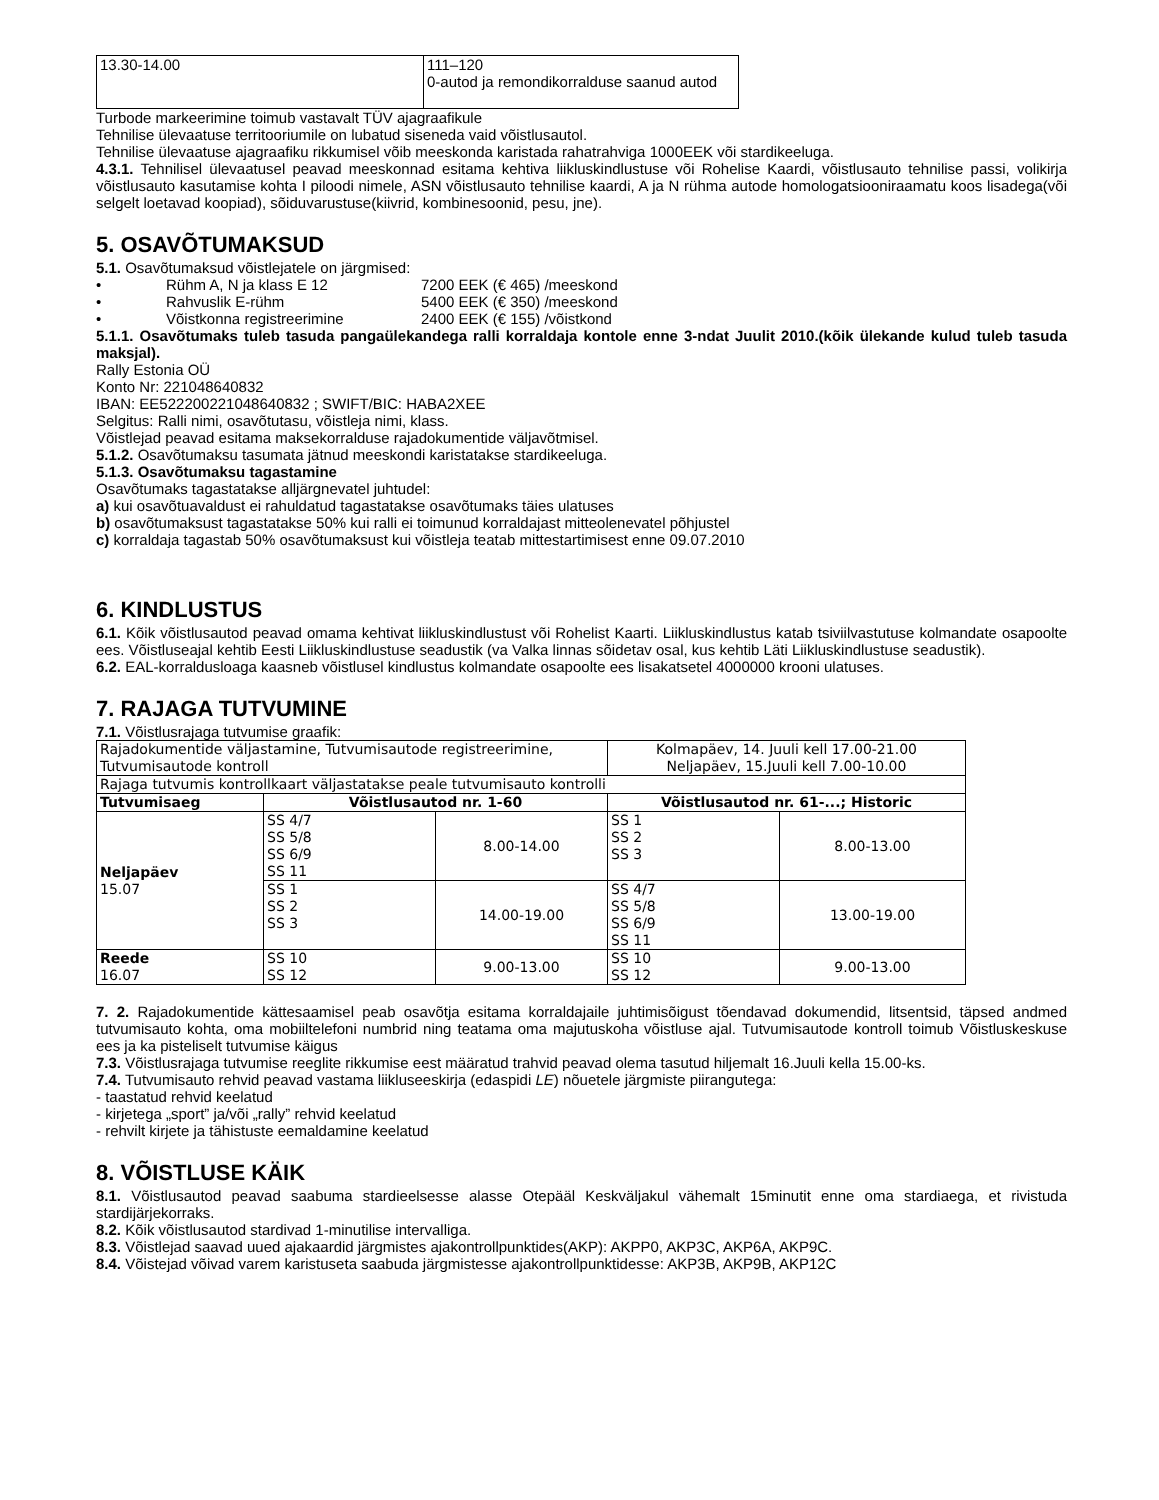| 13.30-14.00 | 111–120 0-autod ja remondikorralduse saanud autod |
Turbode markeerimine toimub vastavalt TÜV ajagraafikule
Tehnilise ülevaatuse territooriumile on lubatud siseneda vaid võistlusautol.
Tehnilise ülevaatuse ajagraafiku rikkumisel võib meeskonda karistada rahatrahviga 1000EEK või stardikeeluga.
4.3.1. Tehnilisel ülevaatusel peavad meeskonnad esitama kehtiva liikluskindlustuse või Rohelise Kaardi, võistlusauto tehnilise passi, volikirja võistlusauto kasutamise kohta I piloodi nimele, ASN võistlusauto tehnilise kaardi, A ja N rühma autode homologatsiooniraamatu koos lisadega(või selgelt loetavad koopiad), sõiduvarustuse(kiivrid, kombinesoonid, pesu, jne).
5. OSAVÕTUMAKSUD
5.1. Osavõtumaksud võistlejatele on järgmised:
• Rühm A, N ja klass E 12 7200 EEK (€ 465) /meeskond
• Rahvuslik E-rühm 5400 EEK (€ 350) /meeskond
• Võistkonna registreerimine 2400 EEK (€ 155) /võistkond
5.1.1. Osavõtumaks tuleb tasuda pangaülekandega ralli korraldaja kontole enne 3-ndat Juulit 2010.(kõik ülekande kulud tuleb tasuda maksjal).
Rally Estonia OÜ
Konto Nr: 221048640832
IBAN: EE522200221048640832 ; SWIFT/BIC: HABA2XEE
Selgitus: Ralli nimi, osavõtutasu, võistleja nimi, klass.
Võistlejad peavad esitama maksekorralduse rajadokumentide väljavõtmisel.
5.1.2. Osavõtumaksu tasumata jätnud meeskondi karistatakse stardikeeluga.
5.1.3. Osavõtumaksu tagastamine
Osavõtumaks tagastatakse alljärgnevatel juhtudel:
a) kui osavõtuavaldust ei rahuldatud tagastatakse osavõtumaks täies ulatuses
b) osavõtumaksust tagastatakse 50% kui ralli ei toimunud korraldajast mitteolenevatel põhjustel
c) korraldaja tagastab 50% osavõtumaksust kui võistleja teatab mittestartimisest enne 09.07.2010
6. KINDLUSTUS
6.1. Kõik võistlusautod peavad omama kehtivat liikluskindlustust või Rohelist Kaarti. Liikluskindlustus katab tsiviilvastutuse kolmandate osapoolte ees. Võistluseajal kehtib Eesti Liikluskindlustuse seadustik (va Valka linnas sõidetav osal, kus kehtib Läti Liikluskindlustuse seadustik).
6.2. EAL-korraldusloaga kaasneb võistlusel kindlustus kolmandate osapoolte ees lisakatsetel 4000000 krooni ulatuses.
7. RAJAGA TUTVUMINE
7.1. Võistlusrajaga tutvumise graafik:
| Rajadokumentide väljastamine, Tutvumisautode registreerimine, Tutvumisautode kontroll | | | Kolmapäev, 14. Juuli kell 17.00-21.00 Neljapäev, 15.Juuli kell 7.00-10.00 | |
| Rajaga tutvumis kontrollkaart väljastatakse peale tutvumisauto kontrolli | | | | |
| Tutvumisaeg | Võistlusautod nr. 1-60 | | Võistlusautod nr. 61-...; Historic | |
| Neljapäev 15.07 | SS 4/7 SS 5/8 SS 6/9 SS 11 | 8.00-14.00 | SS 1 SS 2 SS 3 | 8.00-13.00 |
| | SS 1 SS 2 SS 3 | 14.00-19.00 | SS 4/7 SS 5/8 SS 6/9 SS 11 | 13.00-19.00 |
| Reede 16.07 | SS 10 SS 12 | 9.00-13.00 | SS 10 SS 12 | 9.00-13.00 |
7. 2. Rajadokumentide kättesaamisel peab osavõtja esitama korraldajaile juhtimisõigust tõendavad dokumendid, litsentsid, täpsed andmed tutvumisauto kohta, oma mobiiltelefoni numbrid ning teatama oma majutuskoha võistluse ajal. Tutvumisautode kontroll toimub Võistluskeskuse ees ja ka pisteliselt tutvumise käigus
7.3. Võistlusrajaga tutvumise reeglite rikkumise eest määratud trahvid peavad olema tasutud hiljemalt 16.Juuli kella 15.00-ks.
7.4. Tutvumisauto rehvid peavad vastama liikluseeskirja (edaspidi LE) nõuetele järgmiste piirangutega:
- taastatud rehvid keelatud
- kirjetega „sport” ja/või „rally” rehvid keelatud
- rehvilt kirjete ja tähistuste eemaldamine keelatud
8. VÕISTLUSE KÄIK
8.1. Võistlusautod peavad saabuma stardieelsesse alasse Otepääl Keskväljakul vähemalt 15minutit enne oma stardiaega, et rivistuda stardijärjekorraks.
8.2. Kõik võistlusautod stardivad 1-minutilise intervalliga.
8.3. Võistlejad saavad uued ajakaardid järgmistes ajakontrollpunktides(AKP): AKPP0, AKP3C, AKP6A, AKP9C.
8.4. Võistejad võivad varem karistuseta saabuda järgmistesse ajakontrollpunktidesse: AKP3B, AKP9B, AKP12C